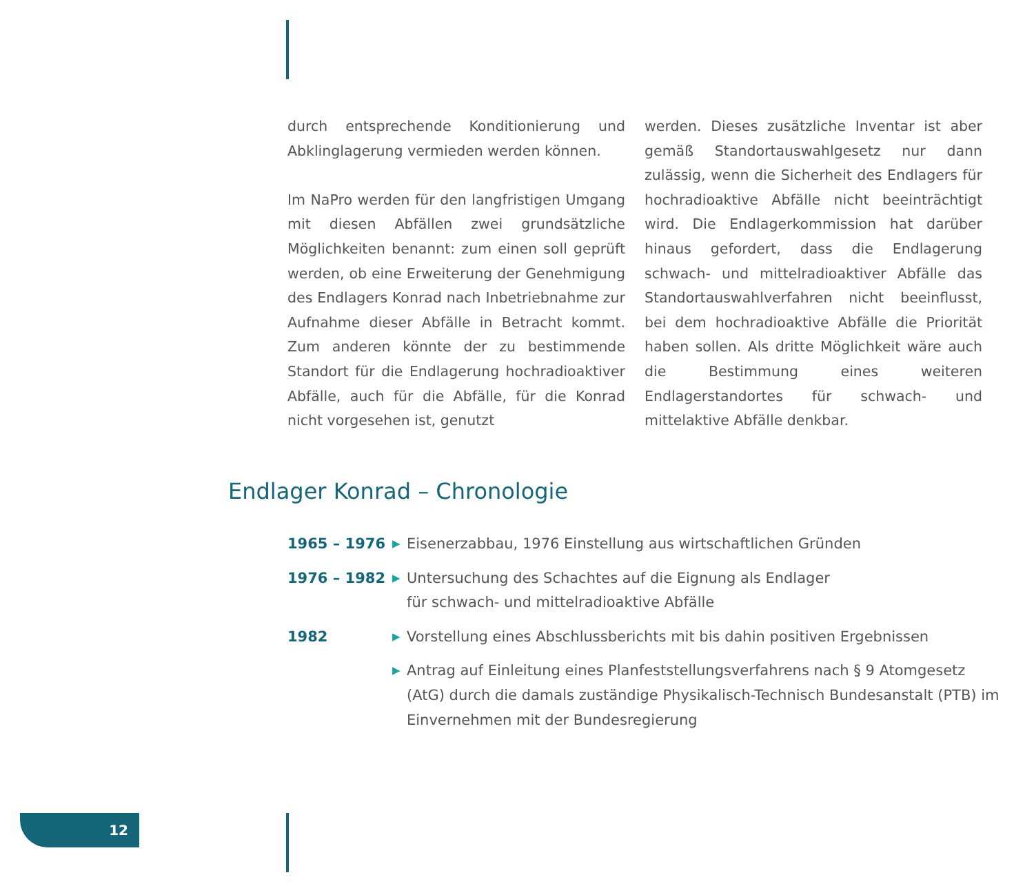durch entsprechende Konditionierung und Abklinglagerung vermieden werden können.
Im NaPro werden für den langfristigen Umgang mit diesen Abfällen zwei grundsätzliche Möglichkeiten benannt: zum einen soll geprüft werden, ob eine Erweiterung der Genehmigung des Endlagers Konrad nach Inbetriebnahme zur Aufnahme dieser Abfälle in Betracht kommt. Zum anderen könnte der zu bestimmende Standort für die Endlagerung hochradioaktiver Abfälle, auch für die Abfälle, für die Konrad nicht vorgesehen ist, genutzt
werden. Dieses zusätzliche Inventar ist aber gemäß Standortauswahlgesetz nur dann zulässig, wenn die Sicherheit des Endlagers für hochradioaktive Abfälle nicht beeinträchtigt wird. Die Endlagerkommission hat darüber hinaus gefordert, dass die Endlagerung schwach- und mittelradioaktiver Abfälle das Standortauswahlverfahren nicht beeinflusst, bei dem hochradioaktive Abfälle die Priorität haben sollen. Als dritte Möglichkeit wäre auch die Bestimmung eines weiteren Endlagerstandortes für schwach- und mittelaktive Abfälle denkbar.
Endlager Konrad – Chronologie
1965 – 1976
▶
Eisenerzabbau, 1976 Einstellung aus wirtschaftlichen Gründen
1976 – 1982
▶
Untersuchung des Schachtes auf die Eignung als Endlager
für schwach- und mittelradioaktive Abfälle
1982
▶
Vorstellung eines Abschlussberichts mit bis dahin positiven Ergebnissen
▶
Antrag auf Einleitung eines Planfeststellungsverfahrens nach § 9 Atomgesetz (AtG) durch die damals zuständige Physikalisch-Technisch Bundesanstalt (PTB) im Einvernehmen mit der Bundesregierung
12